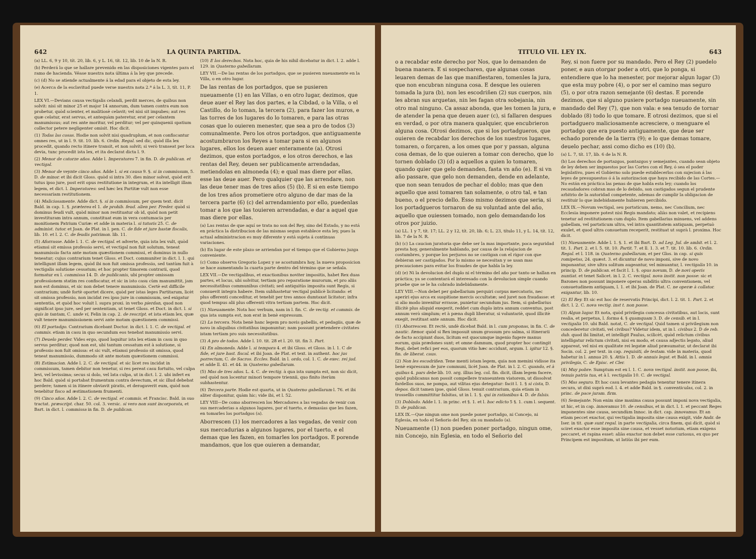642 LA QUINTA PARTIDA.
(a) LL. 6, 9 y 10, tít. 20, lib. 6, y L. 16, tít. 12, lib. 10 de la N. R.
(b) Perderá lo que se hallare prevenido en las disposiciones vigentes para el ramo de hacienda. Véase nuestra nota última á la ley que precede.
(c) (d) No se atiende actualmente á la edad para el objeto de esta ley.
(e) Acerca de la esclavitud puede verse nuestra nota 2.ª á la L. 3, tít. 11, P. 1.
LEX VI.—Devians causa vectigalis celandi, perdit merces, de quibus non solvit: nisi sit minor 25 et major 14 annorum, dum tamen contra eum non probetur, quòd scienter, et malitiosè celavit; vel nisi sit impubes; aut res quæ celatur, erat servus, et antequàm pateretur, erat per celantem manumissus; aut res ante moritur, vel perditur; vel per quinquenii spatium collector petere negligenter omisit. Hoc dicit.
(1) Todas las cosas. Hodie non solvit nisi quadruplum, et non confiscantur omnes res, ut in l. 9. tit. 10. lib. 6. Ordin. Regal. sed dic, quòd illa lex procedit, quando recto itinere transit, et non solvit; si verò transeat per loca devia, tunc procedit ista lex, et ita declarat dicta l. 9.
(2) Menor de catorze años. Adde l. Imperatores 7. in fin. D. de publican. et vectigal.
(3) Menor de veynte cinco años. Adde l. si ex causa 9. §. si in commissum, 5. D. de minor. et ibi dicit Gloss. quòd si intra 30. dies minor solvat, quòd erit tutus ipso jure, post erit opus restitutione in integrum, et ita intelligit illam legem, et dict. l. Imperatores: sed hæc lex Partitæ vult non esse necessariam restitutionem.
(4) Maliciosamente. Adde dict. §. si in commissum, per quem text. dicit Bald. in cap. 1. §. præterea el 1. de prohib. feud. alien per. Freder. quòd si dominus feudi vult, quòd minor non restituatur ob id, quòd non petit investituram intra annum, constituat eum in vera contumacia per monitionem Patrium Curiæ: et adde in materia l. si tutoris 25. C. de administ. tutor. et Joan. de Plat. in l. pen. C. de fide et jure hastæ fiscalis, lib. 10. et l. 2. C. de feudis patrimon. lib. 11.
(5) Aforrasse. Adde l. 1. C. de vectigal. et adverte, quia ista lex vult, quòd etiamsi sit emissa professio servi, et vectigal non fuit solutum, teneat manumissio facta ante motam quæstionem commissi, et dominus in nullo teneatur; cujus contrarium tenet Gloss. et Doct. communiter in dict. l. 1. qui intelligunt illam legem, quòd ibi non fuit omissa professio, sed tantùm fuit à vectigalis solutione cessatum; et hoc propter timorem contrarii, quod formatur ex l. commissa 14. D. de publicanis, ubi propter omissam professionem statim res confiscatur, et sic in isto casu cùm manumittit, jam non est dominus, et sic non debet tenere manumissio. Certè est difficile contrarium; undè fortè oportet dicere, quòd per istas leges Partitarum, licèt sit omissa professio, non incidat res ipso jure in commissum, sed exigatur sententia, et quòd hoc voluit l. supra proxi. in verbo pierdan, quod non significat ipso jure, sed per sententiam, ut tenet Gloss. et Doct. in dict. l. si quis in tantam, C. unde vi, Felin in cap. 2. de rescript. et ista etiam lex, quæ vult tenere manumissionem servi ante motam quæstionem commissi.
(6) El portadgo. Contrarium dicebant Doctor. in dict. l. 1. C. de vectigal. et commis. etiam in casu in quo secundum eos tenebat manumissio servi.
(7) Deuelo perder. Vides ergo, quod loquitur ista lex etiam in casu in quo servus perditur; quod non est, ubi tantum cessatum est à solutione, si professio non fuit omissa: et sic vult, etiamsi professio sit omissa, quod teneat manumissio, dummodo sit ante motam quæstionem commissi.
(8) Estimacion. Adde l. 2. C. de vectigal. et sic licet res incidat in commissum, tamen debitor non tenetur, si res pereat casu fortuito, vel culpa levi, vel levissima; secus si dolo, vel lata culpa, ut in dict. l. 2. ubi infert ex hoc Bald. quòd si portabat frumentum contra devectum, et sic illud debebat perdere; tamen si in itinere obviavit piratis, et derogaverit eum, quòd non tenebitur fisco ad æstimationem frumenti.
(9) Cinco años. Adde l. 2. C. de vectigal. et commis. et Francisc. Bald. in suo tractat. præscript. char. 50. col. 3. versic. si vero non sunt incorporata, et Bart. in dict. l. commissa in fin. D. de publican.
(10) E los derechos. Nota hoc, quia de his nihil dicebatur in dict. l. 2. adde l. 129. in Quaterno gabellarum.
LEY VII.—De las rentas de los portadgos, que se pusieren nueuamente en la Villa, o en otro lugar.
De las rentas de los portadgos, que se pusieren nueuamente (1) en las Villas, o en otro lugar, dezimos, que deue auer el Rey las dos partes, e la Cibdad, o la Villa, o el Castillo, do lo toman, la tercera (2), para fazer los muros, e las torres de los lugares do lo tomaren, e para las otras cosas que lo ouieren menester, que sea a pro de todos (3) comunalmente. Pero los otros portadgos, que antiguamente acostumbraron los Reyes a tomar para si en algunos lugares, ellos los deuen auer enteramente (a). Otrosi dezimos, que estos portadgos, e los otros derechos, e las rentas del Rey, deuen ser publicamente arrendadas, metiendolas en almoneda (4); e qual mas diere por ellas, esse las deue auer. Pero qualquier que las arrendare, non las deue tener mas de tres años (5) (b). E si en este tiempo de los tres años prometiere otro alguno de dar mas de la tercera parte (6) (c) del arrendamiento por ello, puedenlas tomar a los que las touieren arrendadas, e dar a aquel que mas diere por ellas.
(a) Las rentas de que aquí se trata no son del Rey, sino del Estado, y no está en práctica la distribucion de las mismas segun establece esta ley, pues la actual administracion es muy diferente y está sujeta á continuas variaciones.
(b) En lugar de este plazo se arriendan por el tiempo que el Gobierno juzga conveniente.
(c) Como observa Gregorio Lopez y se acostumbra hoy, la nueva proposicion se hace aumentando la cuarta parte dentro del término que se señala.
LEX VII.—De vectigalibus, et exactionibus noviter impositis, habet Rex duas partes, et locus, ubi solvitur, tertiam pro reparatione murorum, et pro aliis necessitatibus communibus civitati; sed antiquitùs imposita sunt Regis, si consuevit integra habere. Item subhastetur vectigal publicè licitando: et plus offerenti conceditur, et tenebit per tres annos dumtaxat licitator; infra quod tempus alii plus offerenti vitra tertiam partem. Hoc dicit.
(1) Nueuamente. Nota hoc verbum, nam in l. fin. C. de vectig. et commis. de qua ista sumpta est, non erat in benè expressum.
(2) La tercera. Nota benè hanc legem pro novis gabellis, et pedagiis, quæ de novo in aliquibus civitatibus imponuntur; nam possunt prætendere civitates istam tertiam pro suis necessitatibus.
(3) A pro de todos. Adde l. 10. tit. 28 et l. 20. tit. fin 3. Part.
(4) En almoneda. Adde l. si tempora 4. et ibi Gloss. et Gloss. in l. 1. C de fide, et jure hast. fiscal. et ibi Joan. de Plat. et text. in authent. hoc jus porrectum, C. de Sacros. Eccles. Bald. in l. ordo, col. 1. C. de exec. rei jud. et adde ll. 41. et 44. in Quaterno gabellarum.
(5) Mas de tres años. L. 4. C. de vectig. à qua ista sumpta est, non sic dicit, sed quòd non locentur minori tempore triennii, quo finito iterùm subhastentur.
(6) Tercera parte. Hodie est quarta, ut in Quaterno gabellarum l. 76. et ibi aliter disponitur, quàm hic; vide ibi, et l. 52.
LEY VIII—De como aborrescen los Mercadores a las vegadas de venir con sus mercaderias a algunos lugares, por el tuerto, e demasias que les fazen, en tomarles los portadgos (a).
Aborrescen (1) los mercadores a las vegadas, de venir con sus mercadurias a algunos lugares, por el tuerto, e el demas que les fazen, en tomarles los portadgos. E porende mandamos, que los que ouieren a demandar,
TITULO VII. LEY IX. 643
o a recabdar este derecho por Nos, que lo demanden de buena manera. E si sospecharen, que algunas cosas leuaren demas de las que manifiestaren, tomenles la jura, que non encubran ninguna cosa. E desque les ouieren tomada la jura (b), non les escodriñen (2) sus cuerpos, nin les abran sus arquetas, nin les fagan otra sobejania, nin otro mal ninguno. Ca assaz abonda, que les tomen la jura, e de atender la pena que deuen auer (c), si fallaren despues en verdad, o por otra manera qualquier, que encubrieron alguna cosa. Otrosi dezimos, que si los portadgueros, que ouieren de recabdar los derechos de los nuestros lugares, tomaren, o forçaren, a los omes que por y passan, alguna cosa demas, de lo que ouieren a tomar con derecho, que lo tornen doblado (3) (d) a aquellos a quien lo tomaren, quando quier que gelo demanden, fasta vn año (e). E si vn año passare, que gelo non demanden, dende en adelante, que non sean tenudos de pechar el doblo; mas que den aquello que assi tomaren tan solamente, o otro tal, e tan bueno, o el precio dello. Esso mismo dezimos que seria, si los portadgueros tornaron de su voluntad ante del año, aquello que ouiessen tomado, non gelo demandando los otros por juizio.
(a) LL. 1 y 7, tít. 17; LL. 2 y 12, tít. 20, lib. 6; L. 23, título 11, y L. 14, tít. 12, lib. 7 de la N. R.
(b) (c) La caucion juratoria que debe ser la mas importante, poca seguridad presta hoy, generalmente hablando, por causa de la relajacion de costumbres, y porque los perjuros no se castigan con el rigor con que debieran ser castigados. Por lo mismo se necesitan y se usan mas precauciones para evitar los fraudes de que habla la ley.
(d) (e) Ni la devolucion del duplo ni el término del año por tanto se hallan en práctica; ya se contentará el interesado con la devolucion simple cuando pruebe que se le ha cobrado indebidamente.
LEY VIII.—Non debet per gabellarium perquiri corpus mercatoris, nec aperiri ejus arca ex suspitione mercis occultatæ; sed juret non fraudasse: et si alio modo invenitur errasse, punietur secundum jus. Item, si gabellarius illicitè plus aliquid exegerit, reddet cum duplo intra annum conventus, post annum verò simplum; et à pœna dupli liberatur, si voluntariè, quod illicitè exegit, restituat ante annum. Hoc dicit.
(1) Aborrescen. Et rectè, undè dicebat Bald. in l. cum proponas, in fin. C. de nautic. fœnor. quòd si Rex imposuit unum grossum pro salma, si itinerarii de facto accipiunt duos, licitum est quocumque ingenio fugere manus eorum, quia prædones sunt; et omne damnum, quod propter hoc contingit Regi, debet refici per eos, quorum vitio hæc accidunt, argum. l. igitur 12. §. fin. de liberat. caus.
(2) Non les escodriñen. Tene menti istam legem, quia non memini vidisse ita benè expressum de jure communi, licèt Joan. de Plat. in l. 2. C. quando, et à quibus 4. pars debe lib. 10. arg. illius leg. col. fin. dicit, illam legem facere, quòd publicanus non possit compellere transeuntem viatorem, ut dissolvat fardellos suos, ne pompa, aut vilitas ejus detegatur: facit l. 1. § si cista, D. depos. dicit tamen ipse, quòd Gloss. tenuit contrarium, quia etiam in trossellis committitur falsitas, ut in l. 1. §. qui in rationibus 4. D. de falsis.
(3) Doblado. Adde l. 1. in princ. et §. 1. et l. hoc edicto 5 §. 1. cum l. sequent. D. de publican.
LEX IX.—Que ningun ome non puede poner portadgo, ni Concejo, ni Eglesia, en todo el Señorio del Rey, sin su mandado (a).
Nueuamente (1) non pueden poner portadgo, ningun ome, nin Concejo, nin Eglesia, en todo el Señorio del
Rey, si non fuere por su mandado. Pero el Rey (2) puedelo poner, e aun otorgar poder a otri, que lo ponga, si entendiere que lo ha menester, por mejorar algun lugar (3) que esta muy pobre (4), o por ser el camino mas seguro (5), o por otra razon semejante (6) destas. E porende dezimos, que si alguno pusiere portadgo nueuamente, sin mandado del Rey (7), que non vala: e sea tenudo de tornar doblado (8) todo lo que tomare. E otrosi dezimos, que si el portadguero maliciosamente acresciere, o menguare el portadgo que era puesto antiguamente, que deue ser echado porende de la tierra (9); e lo que demas tomare, deuelo pechar, assi como dicho es (10) (b).
(a) L. 7, tít. 17, lib. 6 de la N. R.
(b) Los derechos de portazgos, pontazgos y semejantes, cuando sean objeto de ley deben ser impuestos por las Cortes con el Rey, ó sea el poder legislativo, pues el Gobierno solo puede establecerlos con sujecion á las leyes de presupuestos ó á la autorizacion que haya recibido de las Cortes.—No están en práctica las penas de que habla esta ley; cuando los recaudadores cobran mas de lo debido, son castigados segun el prudente arbitrio de la autoridad competente, ademas de cumplir la obligacion de restituir lo que indebidamente hubieren percibido.
LEX IX.—Novum vectigal, seu portaticum, nemo, nec Concilium, nec Ecclesia imponere potest nisi Regis mandato; aliàs non valet, et recipiens tenetur ad restitutionem cum duplo. Item gabellarius minuens, vel addens gabellam, vel partaticum ultra, vel intra quantitatem antiquam, perpetuò exulet, et quod ultra consuetum receperit, restituat ut suprà l. proxima. Hoc dicit.
(1) Nueuamente. Adde l. 1. §. 1. et ibi Bart. D. ad Leg. Jul. de ambit. et l. 2. tit. 1. Part. 2. et l. 5. tit. 10. Partit. 7. et ll. 1. 3. et 7. tit. 10. lib. 6. Ordin. Regal. et l. 118. in Quaterno gabellarum, et per Glos. in cap. si quis romipetas, 24. quæst. 3. et dicuntur de novo imponi, sive de novo imponantur, sive ultra solitum augeantur, vel minuantur, l. vectigalia 10. in princip. D. de publican. et facit l. 1. §. opus novum, D. de novi operis nuntiat. et tenet Salicet. in l. 2. C. vectigal. nova instit. non posse: sic et Barones non possunt imponere operas subditis ultra conventionem, vel consuetudinem antiquam, l. 1. et ibi Joan. de Plat. C. ne operæ à collator. exigantur, lib. 10.
(2) El Rey. Et sic est hoc de reservatis Principi, dict. l. 2. tit. 1. Part. 2. et dict. l. 2. C. nova vectig. inst t. non posse.
(3) Algun lugar. Et nota, quòd privilegia concessa civitatibus, aut locis, sunt realia, et perpetua, l. forma 4. § quamquam 3. D. de censib. et in l. vectigalia 10. ubi Bald. notat, C. de vectigal. Quid tamen si privilegium non concederetur civitati, vel civibus? Videtur idem, ut in l. civibus 2. D de reb. dub. quod ibi limitat, et intelligit Paulus, scilicèt, quòd relictum civibus intelligatur relictum civitati, nisi ex modo, et causa adjectis legato, aliud appareat, vel nisi ex qualitate rei legatæ aliud præsumatur, ut declarat ibi Socin. col. 2. per text. in cap. requisiti, de testam. vide in materia, quod habetur in l. annua 20. §. Attia 1. D. de annuis legat. et Bald. in l. omnia privilegia, C. de Episc. et Cler.
(4) Muy pobre. Sumptum est ex l. 1. C. nova vectigal. instit. non posse, ibi, tenuis patria tua, et à l. vectigalia 10. C. de vectigal.
(5) Mas seguro. Et hoc casu levantes pedagia tenentur tenere itinera secura, ut dixi suprà eod. l. 4. et adde Bald. in §. conventiculas, col. 2. in princ. de pace juram. firm.
(6) Semejante. Non enim sine maxima causa possunt imponi nova vectigalia, ut hic, et in cap. innovamus 10. de censibus, et in dict. l. 1. et peccant Reges imponentes sine causa, secundùm Innoc. in dict. cap. innovamus. Et an etiam peccet exactor, qui vectigalia imposita sine causa exigit, vide Andr. de Iser. in tit. quæ sunt regal. in parte vectigalia, circa finem, qui dicit, quòd si sciret exactor esse imposita sine causa, et vesset notorium, etiam exigens peccaret, et rapina esset: aliàs exactor non debet esse curiosus, ex quo per Principem est impositum, ut latiùs ibi per eum.